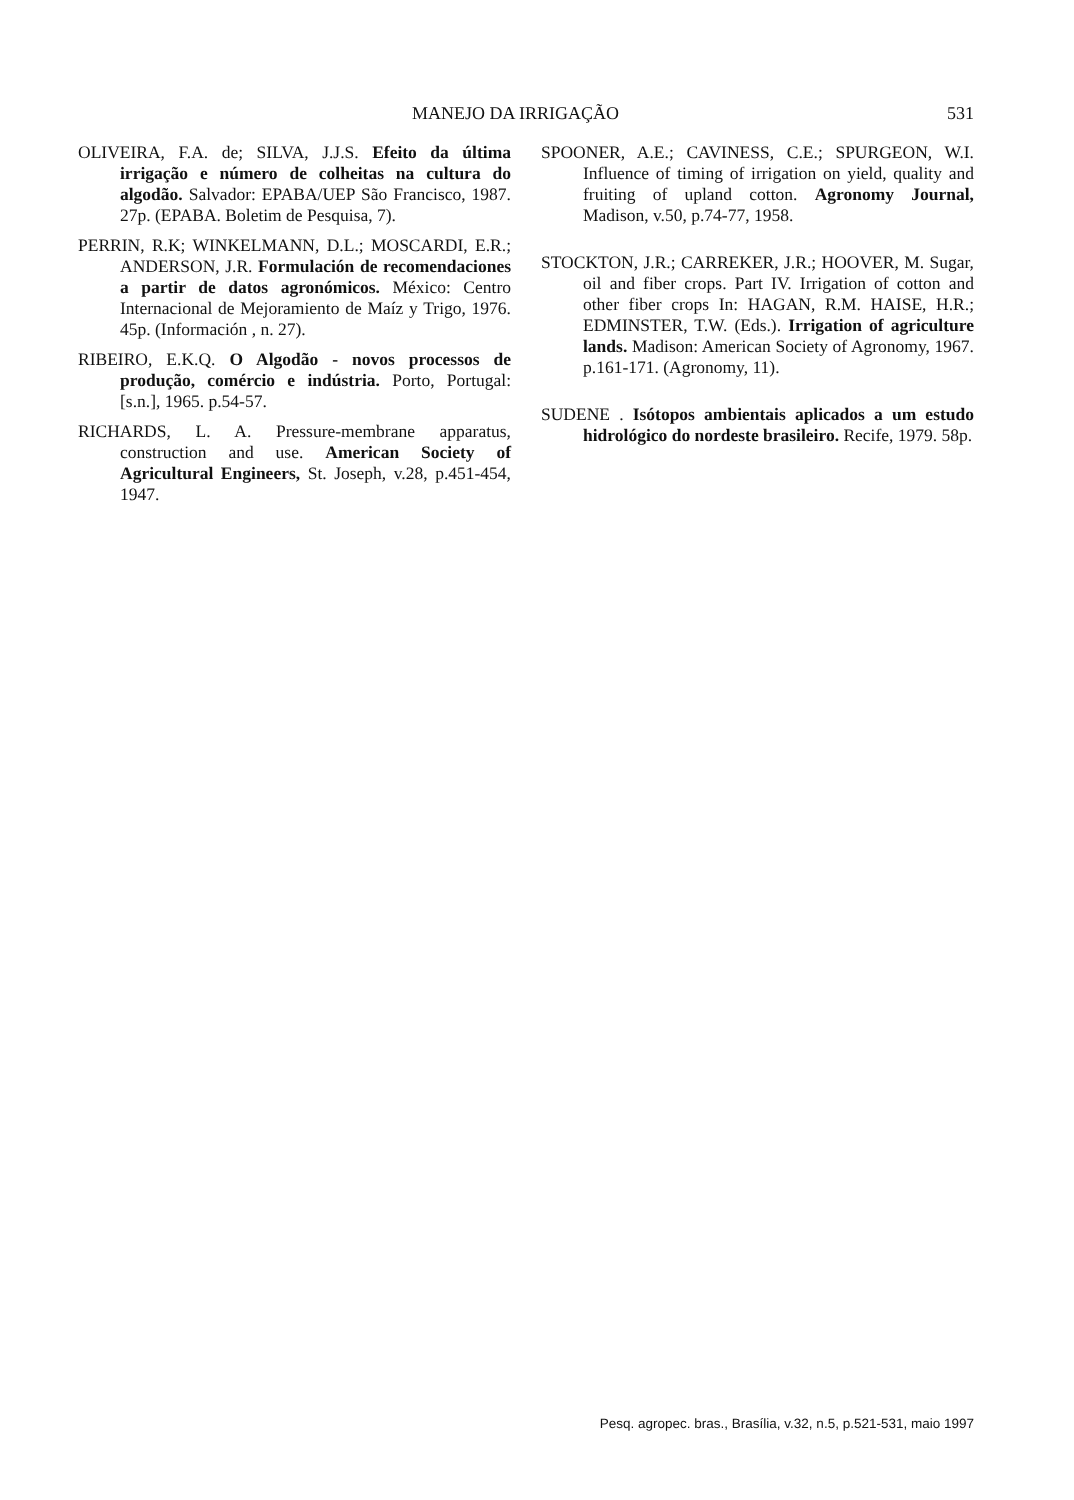MANEJO DA IRRIGAÇÃO 531
OLIVEIRA, F.A. de; SILVA, J.J.S. Efeito da última irrigação e número de colheitas na cultura do algodão. Salvador: EPABA/UEP São Francisco, 1987. 27p. (EPABA. Boletim de Pesquisa, 7).
PERRIN, R.K; WINKELMANN, D.L.; MOSCARDI, E.R.; ANDERSON, J.R. Formulación de recomendaciones a partir de datos agronómicos. México: Centro Internacional de Mejoramiento de Maíz y Trigo, 1976. 45p. (Información , n. 27).
RIBEIRO, E.K.Q. O Algodão - novos processos de produção, comércio e indústria. Porto, Portugal: [s.n.], 1965. p.54-57.
RICHARDS, L. A. Pressure-membrane apparatus, construction and use. American Society of Agricultural Engineers, St. Joseph, v.28, p.451-454, 1947.
SPOONER, A.E.; CAVINESS, C.E.; SPURGEON, W.I. Influence of timing of irrigation on yield, quality and fruiting of upland cotton. Agronomy Journal, Madison, v.50, p.74-77, 1958.
STOCKTON, J.R.; CARREKER, J.R.; HOOVER, M. Sugar, oil and fiber crops. Part IV. Irrigation of cotton and other fiber crops In: HAGAN, R.M. HAISE, H.R.; EDMINSTER, T.W. (Eds.). Irrigation of agriculture lands. Madison: American Society of Agronomy, 1967. p.161-171. (Agronomy, 11).
SUDENE . Isótopos ambientais aplicados a um estudo hidrológico do nordeste brasileiro. Recife, 1979. 58p.
Pesq. agropec. bras., Brasília, v.32, n.5, p.521-531, maio 1997